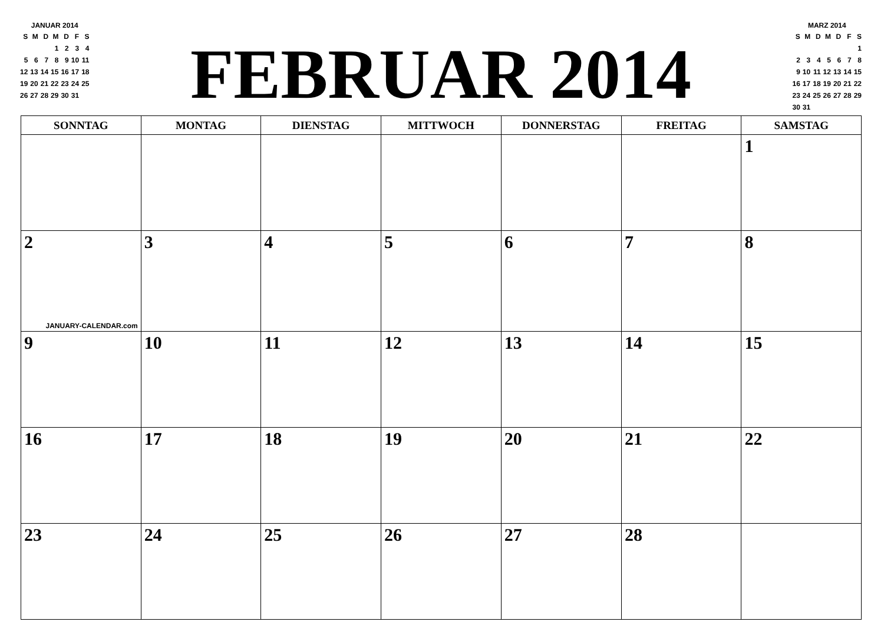JANUAR 2014
| S | M | D | M | D | F | S |
| | | | 1 | 2 | 3 | 4 |
| 5 | 6 | 7 | 8 | 9 | 10 | 11 |
| 12 | 13 | 14 | 15 | 16 | 17 | 18 |
| 19 | 20 | 21 | 22 | 23 | 24 | 25 |
| 26 | 27 | 28 | 29 | 30 | 31 | |
FEBRUAR 2014
MARZ 2014
| S | M | D | M | D | F | S |
| | | | | | | 1 |
| 2 | 3 | 4 | 5 | 6 | 7 | 8 |
| 9 | 10 | 11 | 12 | 13 | 14 | 15 |
| 16 | 17 | 18 | 19 | 20 | 21 | 22 |
| 23 | 24 | 25 | 26 | 27 | 28 | 29 |
| 30 | 31 | | | | | |
| SONNTAG | MONTAG | DIENSTAG | MITTWOCH | DONNERSTAG | FREITAG | SAMSTAG |
| --- | --- | --- | --- | --- | --- | --- |
| | | | | | | 1 |
| 2 JANUARY-CALENDAR.com | 3 | 4 | 5 | 6 | 7 | 8 |
| 9 | 10 | 11 | 12 | 13 | 14 | 15 |
| 16 | 17 | 18 | 19 | 20 | 21 | 22 |
| 23 | 24 | 25 | 26 | 27 | 28 | |